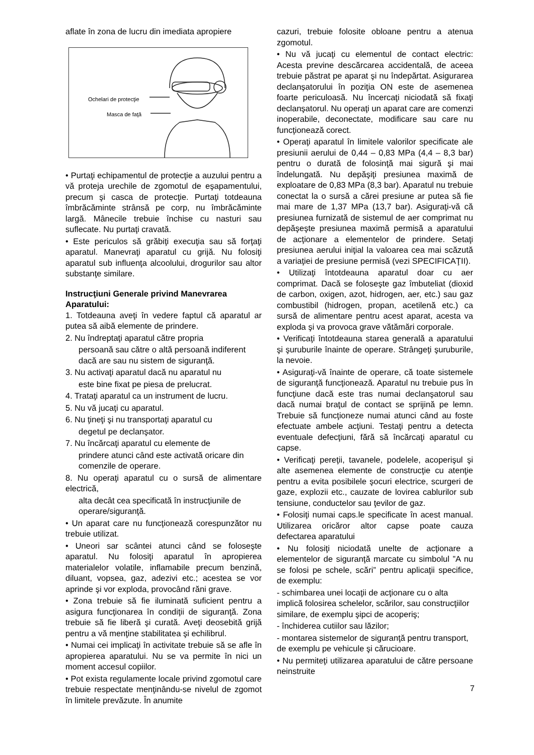aflate în zona de lucru din imediata apropiere
Ochelari de protecţie
Masca de faţă
• Purtaţi echipamentul de protecţie a auzului pentru a vă proteja urechile de zgomotul de eşapamentului, precum şi casca de protecţie. Purtaţi totdeauna îmbrăcăminte strânsă pe corp, nu îmbrăcăminte largă. Mânecile trebuie închise cu nasturi sau suflecate. Nu purtaţi cravată.
• Este periculos să grăbiţi execuţia sau să forţaţi aparatul. Manevraţi aparatul cu grijă. Nu folosiţi aparatul sub influenţa alcoolului, drogurilor sau altor substanţe similare.
Instrucţiuni Generale privind Manevrarea Aparatului:
1. Totdeauna aveţi în vedere faptul că aparatul ar putea să aibă elemente de prindere.
2. Nu îndreptaţi aparatul către propria
persoană sau către o altă persoană indiferent dacă are sau nu sistem de siguranţă.
3. Nu activaţi aparatul dacă nu aparatul nu
este bine fixat pe piesa de prelucrat.
4. Trataţi aparatul ca un instrument de lucru.
5. Nu vă jucaţi cu aparatul.
6. Nu ţineţi şi nu transportaţi aparatul cu
degetul pe declanşator.
7. Nu încărcaţi aparatul cu elemente de
prindere atunci când este activată oricare din comenzile de operare.
8. Nu operaţi aparatul cu o sursă de alimentare electrică,
alta decât cea specificată în instrucţiunile de operare/siguranţă.
• Un aparat care nu funcţionează corespunzător nu trebuie utilizat.
• Uneori sar scântei atunci când se foloseşte aparatul. Nu folosiţi aparatul în apropierea materialelor volatile, inflamabile precum benzină, diluant, vopsea, gaz, adezivi etc.; acestea se vor aprinde şi vor exploda, provocând răni grave.
• Zona trebuie să fie iluminată suficient pentru a asigura funcţionarea în condiţii de siguranţă. Zona trebuie să fie liberă şi curată. Aveţi deosebită grijă pentru a vă menţine stabilitatea şi echilibrul.
• Numai cei implicaţi în activitate trebuie să se afle în apropierea aparatului. Nu se va permite în nici un moment accesul copiilor.
• Pot exista regulamente locale privind zgomotul care trebuie respectate menţinându-se nivelul de zgomot în limitele prevăzute. În anumite
cazuri, trebuie folosite obloane pentru a atenua zgomotul.
• Nu vă jucaţi cu elementul de contact electric: Acesta previne descărcarea accidentală, de aceea trebuie păstrat pe aparat şi nu îndepărtat. Asigurarea declanşatorului în poziţia ON este de asemenea foarte periculoasă. Nu încercaţi niciodată să fixaţi declanşatorul. Nu operaţi un aparat care are comenzi inoperabile, deconectate, modificare sau care nu funcţionează corect.
• Operaţi aparatul în limitele valorilor specificate ale presiunii aerului de 0,44 – 0,83 MPa (4,4 – 8,3 bar) pentru o durată de folosinţă mai sigură şi mai îndelungată. Nu depăşiţi presiunea maximă de exploatare de 0,83 MPa (8,3 bar). Aparatul nu trebuie conectat la o sursă a cărei presiune ar putea să fie mai mare de 1,37 MPa (13,7 bar). Asiguraţi-vă că presiunea furnizată de sistemul de aer comprimat nu depăşeşte presiunea maximă permisă a aparatului de acţionare a elementelor de prindere. Setaţi presiunea aerului iniţial la valoarea cea mai scăzută a variaţiei de presiune permisă (vezi SPECIFICAŢII).
• Utilizaţi întotdeauna aparatul doar cu aer comprimat. Dacă se foloseşte gaz îmbuteliat (dioxid de carbon, oxigen, azot, hidrogen, aer, etc.) sau gaz combustibil (hidrogen, propan, acetilenă etc.) ca sursă de alimentare pentru acest aparat, acesta va exploda şi va provoca grave vătămări corporale.
• Verificaţi întotdeauna starea generală a aparatului şi şuruburile înainte de operare. Strângeţi şuruburile, la nevoie.
• Asiguraţi-vă înainte de operare, că toate sistemele de siguranţă funcţionează. Aparatul nu trebuie pus în funcţiune dacă este tras numai declanşatorul sau dacă numai braţul de contact se sprijină pe lemn. Trebuie să funcţioneze numai atunci când au foste efectuate ambele acţiuni. Testaţi pentru a detecta eventuale defecţiuni, fără să încărcaţi aparatul cu capse.
• Verificaţi pereţii, tavanele, podelele, acoperişul şi alte asemenea elemente de construcţie cu atenţie pentru a evita posibilele şocuri electrice, scurgeri de gaze, explozii etc., cauzate de lovirea cablurilor sub tensiune, conductelor sau ţevilor de gaz.
• Folosiţi numai caps.le specificate în acest manual. Utilizarea oricăror altor capse poate cauza defectarea aparatului
• Nu folosiţi niciodată unelte de acţionare a elementelor de siguranţă marcate cu simbolul ”A nu se folosi pe schele, scări” pentru aplicaţii specifice, de exemplu:
- schimbarea unei locaţii de acţionare cu o alta implică folosirea schelelor, scărilor, sau construcţiilor similare, de exemplu şipci de acoperiş;
- închiderea cutiilor sau lăzilor;
- montarea sistemelor de siguranţă pentru transport, de exemplu pe vehicule şi cărucioare.
• Nu permiteţi utilizarea aparatului de către persoane neinstruite
7